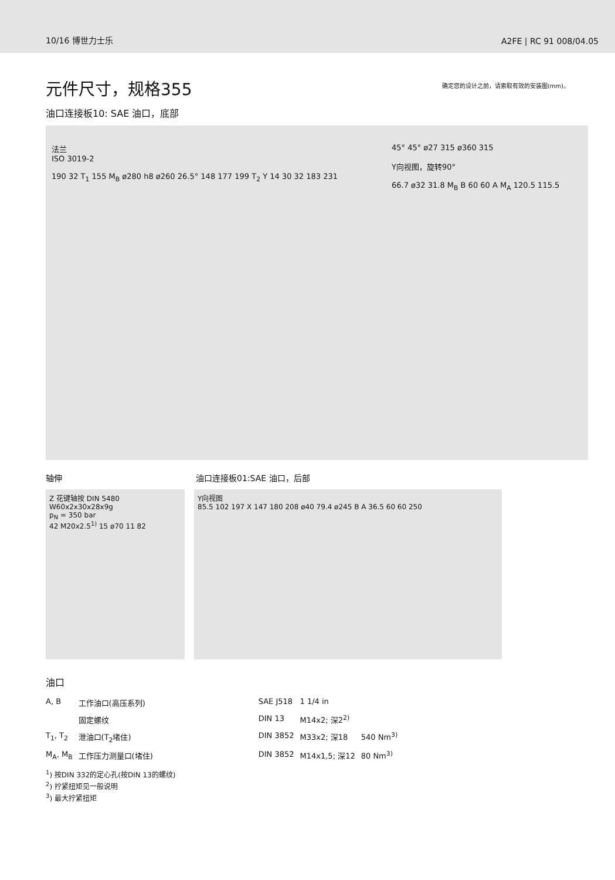10/16 博世力士乐 A2FE | RC 91 008/04.05
元件尺寸，规格355
确定您的设计之前，请索取有效的安装图(mm)。
油口连接板10: SAE 油口，底部
法兰
ISO 3019-2
190 32 T<sub>1</sub> 155 M<sub>B</sub> ø280 h8 ø260 26.5° 148 177 199 T<sub>2</sub> Y 14 30 32 183 231
45° 45° ø27 315 ø360 315
Y向视图，旋转90°
66.7 ø32 31.8 M<sub>B</sub> B 60 60 A M<sub>A</sub> 120.5 115.5
轴伸 油口连接板01:SAE 油口，后部
Z 花键轴按 DIN 5480
W60x2x30x28x9g
p<sub>N</sub> = 350 bar
42 M20x2.5<sup>1)</sup> 15 ø70 11 82
Y向视图
85.5 102 197 X 147 180 208 ø40 79.4 ø245 B A 36.5 60 60 250
油口
| A, B | 工作油口(高压系列) | SAE J518 | 1 1/4 in | |
| | 固定螺纹 | DIN 13 | M14x2; 深2<sup>2)</sup> | |
| T<sub>1</sub>, T<sub>2</sub> | 泄油口(T<sub>2</sub>堵住) | DIN 3852 | M33x2; 深18 | 540 Nm<sup>3)</sup> |
| M<sub>A</sub>, M<sub>B</sub> | 工作压力测量口(堵住) | DIN 3852 | M14x1,5; 深12 | 80 Nm<sup>3)</sup> |
<sup>1</sup>) 按DIN 332的定心孔(按DIN 13的螺纹)
<sup>2</sup>) 拧紧扭矩见一般说明
<sup>3</sup>) 最大拧紧扭矩